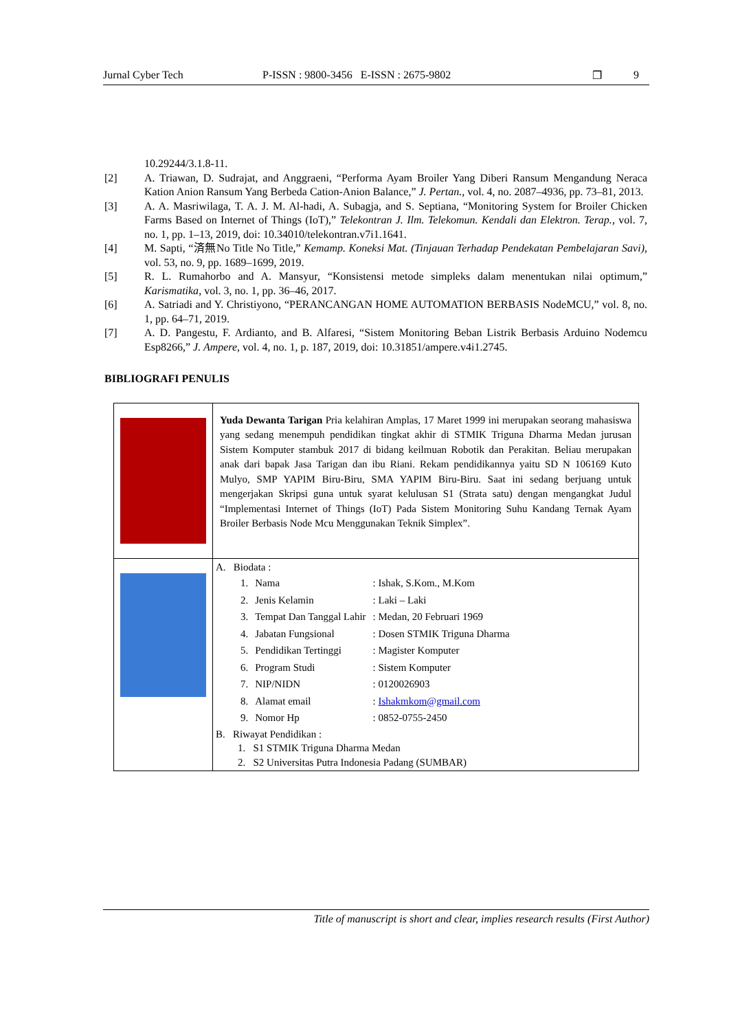Jurnal Cyber Tech P-ISSN : 9800-3456 E-ISSN : 2675-9802 ❐ 9
10.29244/3.1.8-11.
[2] A. Triawan, D. Sudrajat, and Anggraeni, “Performa Ayam Broiler Yang Diberi Ransum Mengandung Neraca Kation Anion Ransum Yang Berbeda Cation-Anion Balance,” J. Pertan., vol. 4, no. 2087–4936, pp. 73–81, 2013.
[3] A. A. Masriwilaga, T. A. J. M. Al-hadi, A. Subagja, and S. Septiana, “Monitoring System for Broiler Chicken Farms Based on Internet of Things (IoT),” Telekontran J. Ilm. Telekomun. Kendali dan Elektron. Terap., vol. 7, no. 1, pp. 1–13, 2019, doi: 10.34010/telekontran.v7i1.1641.
[4] M. Sapti, “済無No Title No Title,” Kemamp. Koneksi Mat. (Tinjauan Terhadap Pendekatan Pembelajaran Savi), vol. 53, no. 9, pp. 1689–1699, 2019.
[5] R. L. Rumahorbo and A. Mansyur, “Konsistensi metode simpleks dalam menentukan nilai optimum,” Karismatika, vol. 3, no. 1, pp. 36–46, 2017.
[6] A. Satriadi and Y. Christiyono, “PERANCANGAN HOME AUTOMATION BERBASIS NodeMCU,” vol. 8, no. 1, pp. 64–71, 2019.
[7] A. D. Pangestu, F. Ardianto, and B. Alfaresi, “Sistem Monitoring Beban Listrik Berbasis Arduino Nodemcu Esp8266,” J. Ampere, vol. 4, no. 1, p. 187, 2019, doi: 10.31851/ampere.v4i1.2745.
BIBLIOGRAFI PENULIS
| | Yuda Dewanta Tarigan Pria kelahiran Amplas, 17 Maret 1999 ini merupakan seorang mahasiswa yang sedang menempuh pendidikan tingkat akhir di STMIK Triguna Dharma Medan jurusan Sistem Komputer stambuk 2017 di bidang keilmuan Robotik dan Perakitan. Beliau merupakan anak dari bapak Jasa Tarigan dan ibu Riani. Rekam pendidikannya yaitu SD N 106169 Kuto Mulyo, SMP YAPIM Biru-Biru, SMA YAPIM Biru-Biru. Saat ini sedang berjuang untuk mengerjakan Skripsi guna untuk syarat kelulusan S1 (Strata satu) dengan mengangkat Judul “Implementasi Internet of Things (IoT) Pada Sistem Monitoring Suhu Kandang Ternak Ayam Broiler Berbasis Node Mcu Menggunakan Teknik Simplex”. |
| | A. Biodata : / 1. / Nama / : Ishak, S.Kom., M.Kom / / 2. / Jenis Kelamin / : Laki – Laki / / 3. / Tempat Dan Tanggal Lahir / : Medan, 20 Februari 1969 / / 4. / Jabatan Fungsional / : Dosen STMIK Triguna Dharma / / 5. / Pendidikan Tertinggi / : Magister Komputer / / 6. / Program Studi / : Sistem Komputer / / 7. / NIP/NIDN / : 0120026903 / / 8. / Alamat email / : Ishakmkom@gmail.com / / 9. / Nomor Hp / : 0852-0755-2450 / B. Riwayat Pendidikan : 1. S1 STMIK Triguna Dharma Medan 2. S2 Universitas Putra Indonesia Padang (SUMBAR) |
Title of manuscript is short and clear, implies research results (First Author)